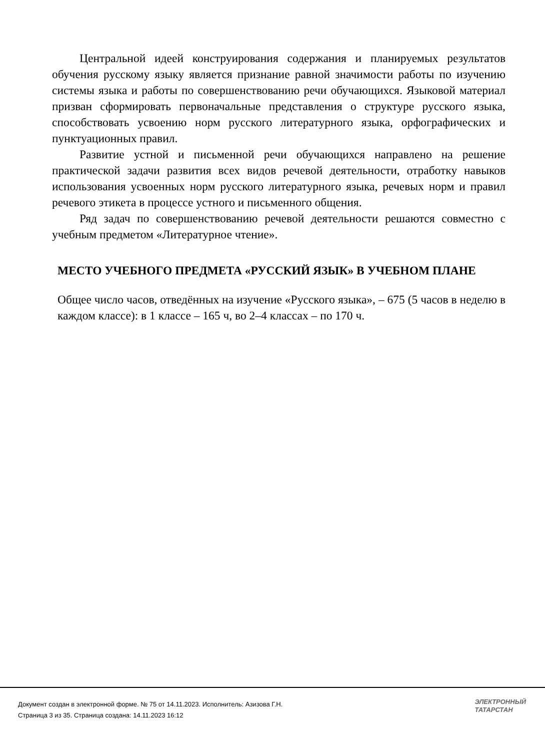Центральной идеей конструирования содержания и планируемых результатов обучения русскому языку является признание равной значимости работы по изучению системы языка и работы по совершенствованию речи обучающихся. Языковой материал призван сформировать первоначальные представления о структуре русского языка, способствовать усвоению норм русского литературного языка, орфографических и пунктуационных правил.
Развитие устной и письменной речи обучающихся направлено на решение практической задачи развития всех видов речевой деятельности, отработку навыков использования усвоенных норм русского литературного языка, речевых норм и правил речевого этикета в процессе устного и письменного общения.
Ряд задач по совершенствованию речевой деятельности решаются совместно с учебным предметом «Литературное чтение».
МЕСТО УЧЕБНОГО ПРЕДМЕТА «РУССКИЙ ЯЗЫК» В УЧЕБНОМ ПЛАНЕ
Общее число часов, отведённых на изучение «Русского языка», – 675 (5 часов в неделю в каждом классе): в 1 классе – 165 ч, во 2–4 классах – по 170 ч.
Документ создан в электронной форме. № 75 от 14.11.2023. Исполнитель: Азизова Г.Н.
Страница 3 из 35. Страница создана: 14.11.2023 16:12
ЭЛЕКТРОННЫЙ
ТАТАРСТАН